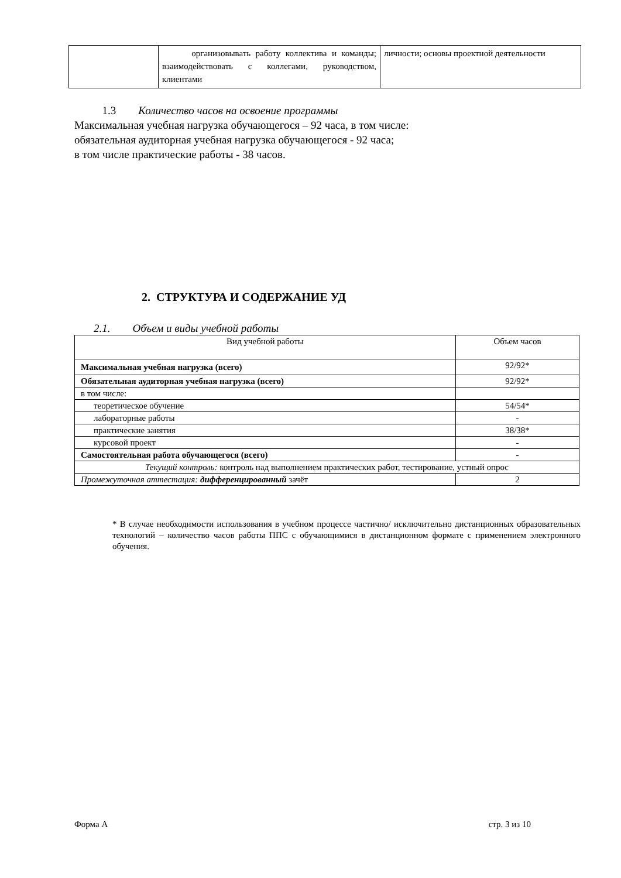| | организовывать работу коллектива и команды; взаимодействовать с коллегами, руководством, клиентами | личности; основы проектной деятельности |
1.3 Количество часов на освоение программы
Максимальная учебная нагрузка обучающегося – 92 часа, в том числе:
обязательная аудиторная учебная нагрузка обучающегося - 92 часа;
в том числе практические работы - 38 часов.
2. СТРУКТУРА И СОДЕРЖАНИЕ УД
2.1. Объем и виды учебной работы
| Вид учебной работы | Объем часов |
| --- | --- |
| Максимальная учебная нагрузка (всего) | 92/92* |
| Обязательная аудиторная учебная нагрузка (всего) | 92/92* |
| в том числе: | |
| теоретическое обучение | 54/54* |
| лабораторные работы | - |
| практические занятия | 38/38* |
| курсовой проект | - |
| Самостоятельная работа обучающегося (всего) | - |
| Текущий контроль: контроль над выполнением практических работ, тестирование, устный опрос | |
| Промежуточная аттестация: дифференцированный зачёт | 2 |
* В случае необходимости использования в учебном процессе частично/ исключительно дистанционных образовательных технологий – количество часов работы ППС с обучающимися в дистанционном формате с применением электронного обучения.
Форма А стр. 3 из 10